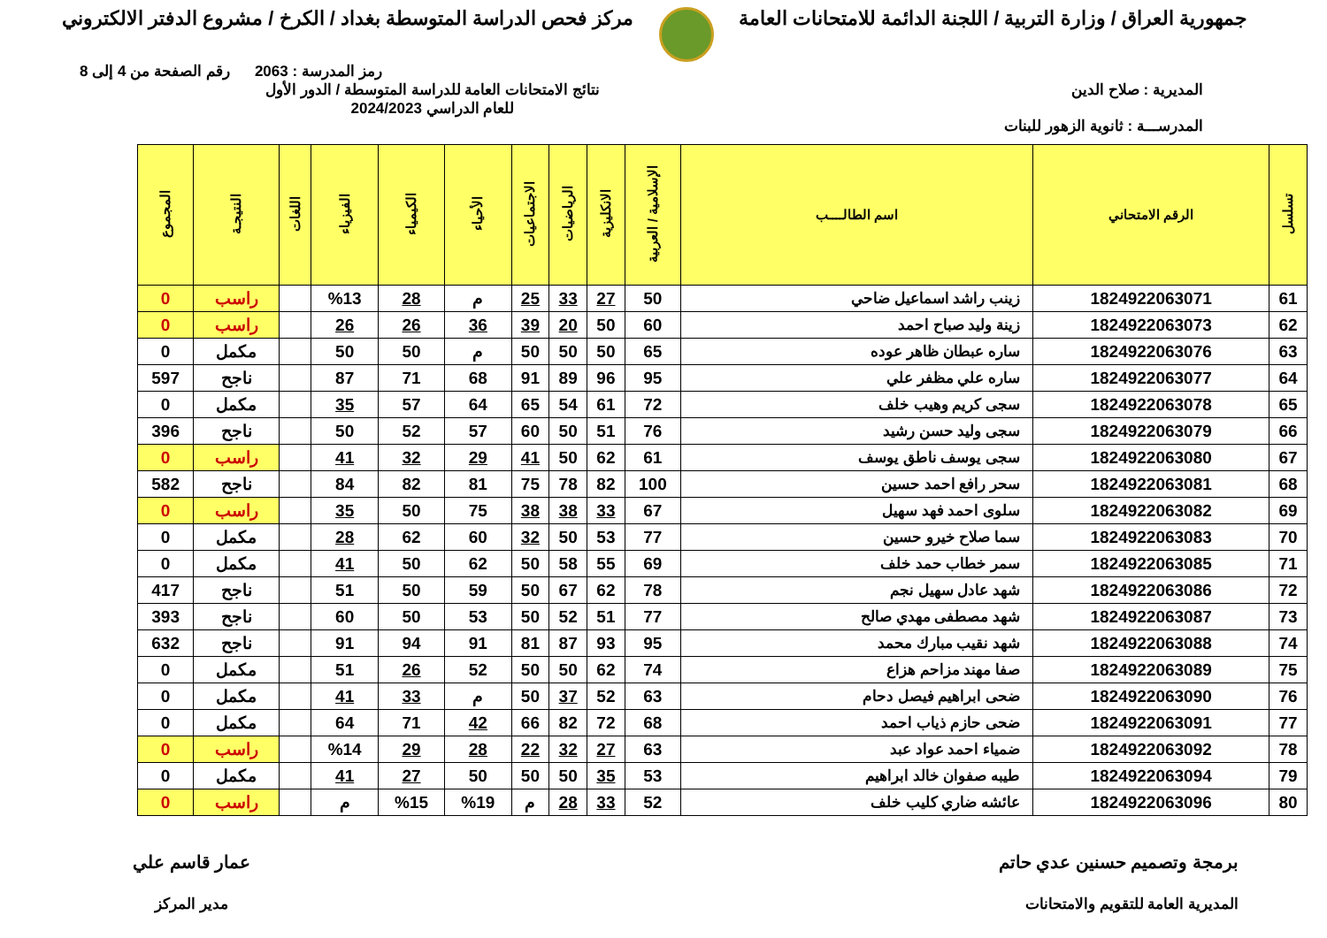جمهورية العراق / وزارة التربية / اللجنة الدائمة للامتحانات العامة
مركز فحص الدراسة المتوسطة بغداد / الكرخ / مشروع الدفتر الالكتروني
رمز المدرسة : 2063 رقم الصفحة من 4 إلى 8
المديرية : صلاح الدين
المدرســـة : ثانوية الزهور للبنات
نتائج الامتحانات العامة للدراسة المتوسطة / الدور الأول
للعام الدراسي 2024/2023
| تسلسل | الرقم الامتحاني | اسم الطالــــب | الإسلامية / العربية | الانكليزية | الرياضيات | الاجتماعيات | الأحياء | الكيمياء | الفيزياء | اللغات | النتيجـة | المجموع |
| --- | --- | --- | --- | --- | --- | --- | --- | --- | --- | --- | --- | --- |
| 61 | 1824922063071 | زينب راشد اسماعيل ضاحي | 50 | 27 | 33 | 25 | م | 28 | %13 | | راسب | 0 |
| 62 | 1824922063073 | زينة وليد صباح احمد | 60 | 50 | 20 | 39 | 36 | 26 | 26 | | راسب | 0 |
| 63 | 1824922063076 | ساره عبطان ظاهر عوده | 65 | 50 | 50 | 50 | م | 50 | 50 | | مكمل | 0 |
| 64 | 1824922063077 | ساره علي مظفر علي | 95 | 96 | 89 | 91 | 68 | 71 | 87 | | ناجح | 597 |
| 65 | 1824922063078 | سجى كريم وهيب خلف | 72 | 61 | 54 | 65 | 64 | 57 | 35 | | مكمل | 0 |
| 66 | 1824922063079 | سجى وليد حسن رشيد | 76 | 51 | 50 | 60 | 57 | 52 | 50 | | ناجح | 396 |
| 67 | 1824922063080 | سجى يوسف ناطق يوسف | 61 | 62 | 50 | 41 | 29 | 32 | 41 | | راسب | 0 |
| 68 | 1824922063081 | سحر رافع احمد حسين | 100 | 82 | 78 | 75 | 81 | 82 | 84 | | ناجح | 582 |
| 69 | 1824922063082 | سلوى احمد فهد سهيل | 67 | 33 | 38 | 38 | 75 | 50 | 35 | | راسب | 0 |
| 70 | 1824922063083 | سما صلاح خيرو حسين | 77 | 53 | 50 | 32 | 60 | 62 | 28 | | مكمل | 0 |
| 71 | 1824922063085 | سمر خطاب حمد خلف | 69 | 55 | 58 | 50 | 62 | 50 | 41 | | مكمل | 0 |
| 72 | 1824922063086 | شهد عادل سهيل نجم | 78 | 62 | 67 | 50 | 59 | 50 | 51 | | ناجح | 417 |
| 73 | 1824922063087 | شهد مصطفى مهدي صالح | 77 | 51 | 52 | 50 | 53 | 50 | 60 | | ناجح | 393 |
| 74 | 1824922063088 | شهد نقيب مبارك محمد | 95 | 93 | 87 | 81 | 91 | 94 | 91 | | ناجح | 632 |
| 75 | 1824922063089 | صفا مهند مزاحم هزاع | 74 | 62 | 50 | 50 | 52 | 26 | 51 | | مكمل | 0 |
| 76 | 1824922063090 | ضحى ابراهيم فيصل دحام | 63 | 52 | 37 | 50 | م | 33 | 41 | | مكمل | 0 |
| 77 | 1824922063091 | ضحى حازم ذياب احمد | 68 | 72 | 82 | 66 | 42 | 71 | 64 | | مكمل | 0 |
| 78 | 1824922063092 | ضمياء احمد عواد عبد | 63 | 27 | 32 | 22 | 28 | 29 | %14 | | راسب | 0 |
| 79 | 1824922063094 | طيبه صفوان خالد ابراهيم | 53 | 35 | 50 | 50 | 50 | 27 | 41 | | مكمل | 0 |
| 80 | 1824922063096 | عائشه ضاري كليب خلف | 52 | 33 | 28 | م | %19 | %15 | م | | راسب | 0 |
برمجة وتصميم حسنين عدي حاتم
المديرية العامة للتقويم والامتحانات
عمار قاسم علي
مدير المركز